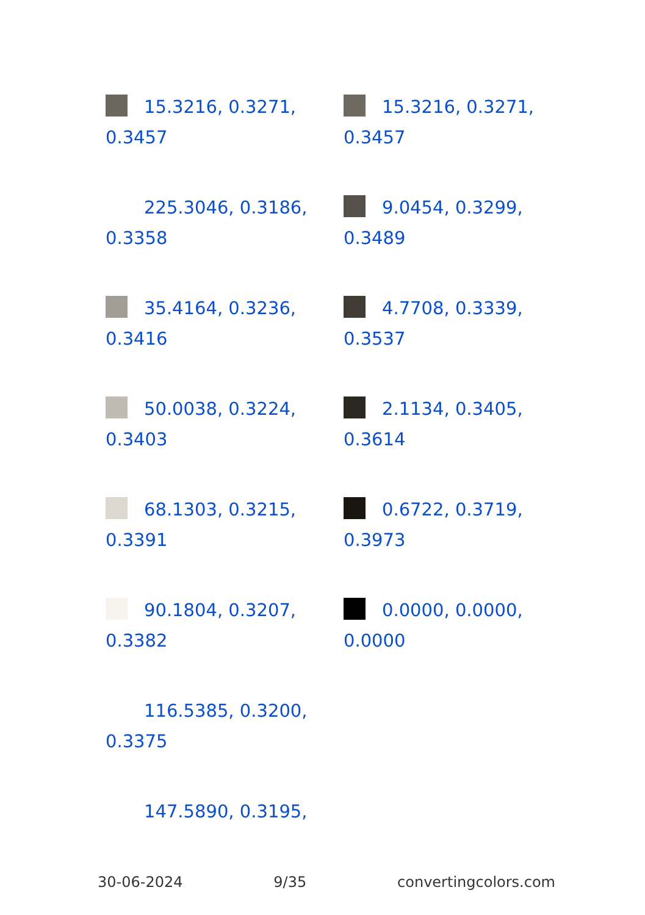15.3216, 0.3271,
0.3457
15.3216, 0.3271,
0.3457
225.3046, 0.3186,
0.3358
9.0454, 0.3299,
0.3489
35.4164, 0.3236,
0.3416
4.7708, 0.3339,
0.3537
50.0038, 0.3224,
0.3403
2.1134, 0.3405,
0.3614
68.1303, 0.3215,
0.3391
0.6722, 0.3719,
0.3973
90.1804, 0.3207,
0.3382
0.0000, 0.0000,
0.0000
116.5385, 0.3200,
0.3375
147.5890, 0.3195,
30-06-2024 9/35 convertingcolors.com